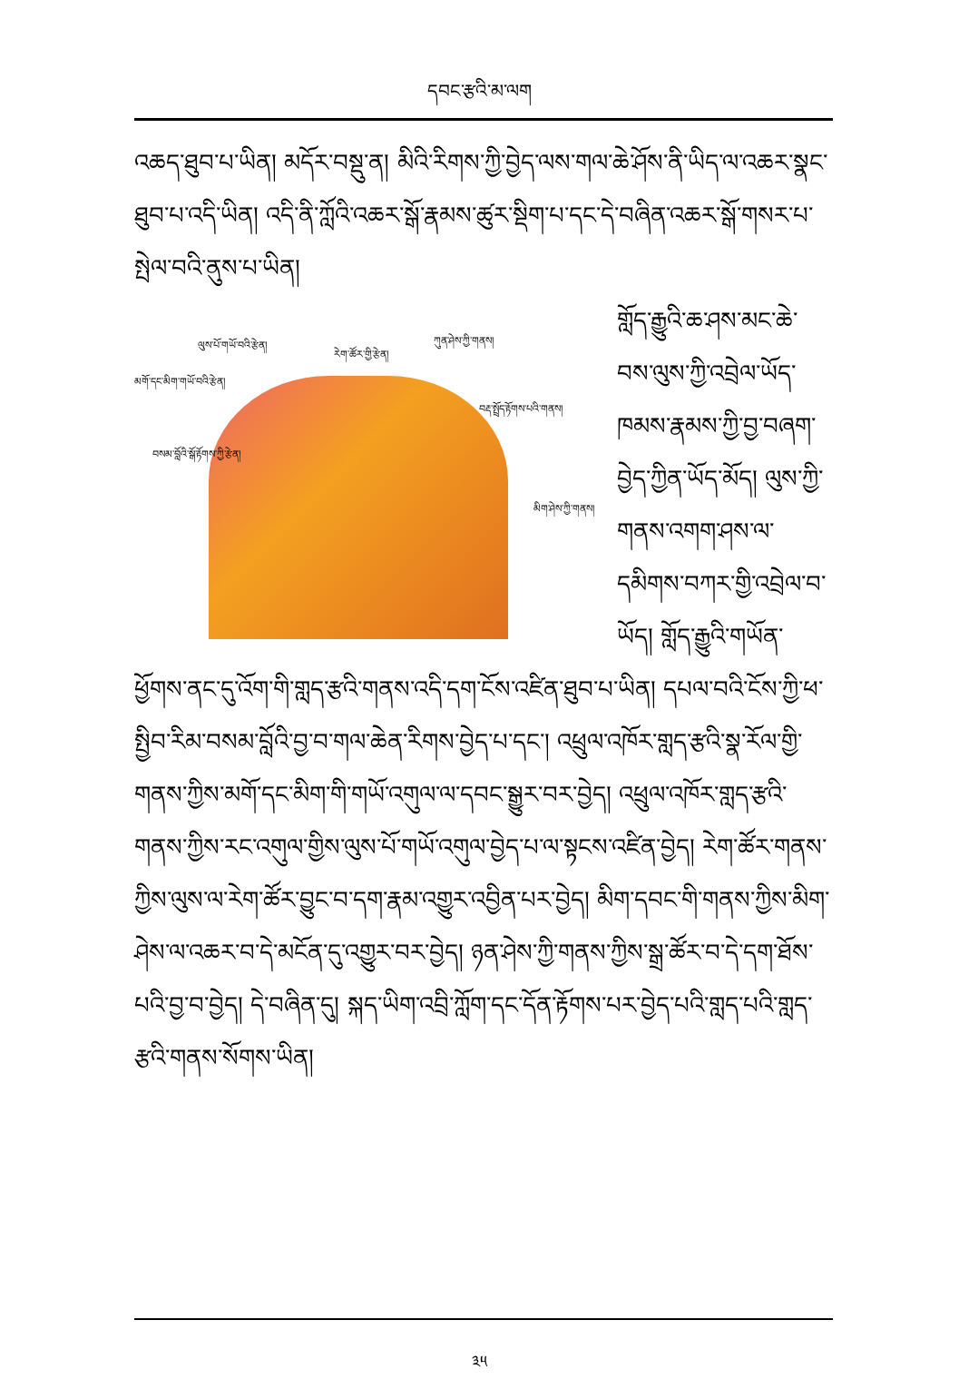དབང་རྩའི་མ་ལག
འཆད་ཐུབ་པ་ཡིན། མདོར་བསྡུ་ན། མིའི་རིགས་ཀྱི་བྱེད་ལས་གལ་ཆེ་ཤོས་ནི་ཡིད་ལ་འཆར་སྣང་ཐུབ་པ་འདི་ཡིན། འདི་ནི་ཀློའི་འཆར་སྒོ་རྣམས་ཚུར་སྡིག་པ་དང་དེ་བཞིན་འཆར་སྒོ་གསར་པ་སྤེལ་བའི་ནུས་པ་ཡིན།
ལུས་པོ་གཡོ་བའི་རྩེན།
རེག་ཚོར་གྱི་རྩེན།
ཀུན་ཤེས་ཀྱི་གནས།
མགོ་དང་མིག་གཡོ་བའི་རྩེན།
བརྡ་སྤྲོད་རྟོགས་པའི་གནས།
བསམ་བློའི་སྒོ་རྟོགས་ཀྱི་རྩེན།
མིག་ཤེས་ཀྱི་གནས།
གློད་རྒྱུའི་ཆ་ཤས་མང་ཆེ་བས་ལུས་ཀྱི་འབྲེལ་ཡོད་ཁམས་རྣམས་ཀྱི་བྱ་བཞག་བྱེད་ཀྱིན་ཡོད་མོད། ལུས་ཀྱི་གནས་འགག་ཤས་ལ་དམིགས་བཀར་གྱི་འབྲེལ་བ་ཡོད། གློད་རྒྱུའི་གཡོན་ཕྱོགས་ནང་དུ་འོག་གི་གླད་རྩའི་གནས་འདི་དག་ངོས་འཛིན་ཐུབ་པ་ཡིན། དཔལ་བའི་ངོས་ཀྱི་ཕ་སྤྱིབ་རིམ་བསམ་བློའི་བྱ་བ་གལ་ཆེན་རིགས་བྱེད་པ་དང་། འཕྲུལ་འཁོར་གླད་རྩའི་སྣ་རོལ་གྱི་གནས་ཀྱིས་མགོ་དང་མིག་གི་གཡོ་འགུལ་ལ་དབང་སྒྱུར་བར་བྱེད། འཕྲུལ་འཁོར་གླད་རྩའི་གནས་ཀྱིས་རང་འགུལ་གྱིས་ལུས་པོ་གཡོ་འགུལ་བྱེད་པ་ལ་སྟངས་འཛིན་བྱེད། རེག་ཚོར་གནས་ཀྱིས་ལུས་ལ་རེག་ཚོར་བྱུང་བ་དག་རྣམ་འགྱུར་འབྱིན་པར་བྱེད། མིག་དབང་གི་གནས་ཀྱིས་མིག་ཤེས་ལ་འཆར་བ་དེ་མངོན་དུ་འགྱུར་བར་བྱེད། ཉན་ཤེས་ཀྱི་གནས་ཀྱིས་སྒྲ་ཚོར་བ་དེ་དག་ཐོས་པའི་བྱ་བ་བྱེད། དེ་བཞིན་དུ། སྐད་ཡིག་འབྲི་ཀློག་དང་དོན་རྟོགས་པར་བྱེད་པའི་གླད་པའི་གླད་རྩའི་གནས་སོགས་ཡིན།
༣༥